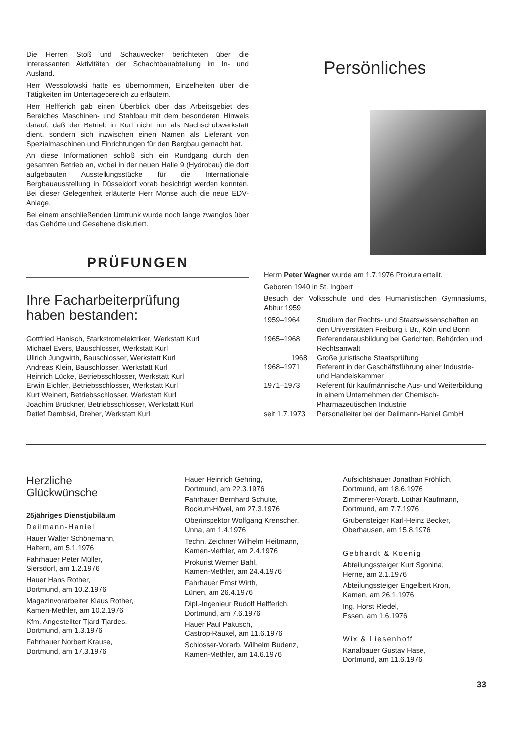Die Herren Stoß und Schauwecker berichteten über die interessanten Aktivitäten der Schachtbauabteilung im In- und Ausland.
Herr Wessolowski hatte es übernommen, Einzelheiten über die Tätigkeiten im Untertagebereich zu erläutern.
Herr Helfferich gab einen Überblick über das Arbeitsgebiet des Bereiches Maschinen- und Stahlbau mit dem besonderen Hinweis darauf, daß der Betrieb in Kurl nicht nur als Nachschubwerkstatt dient, sondern sich inzwischen einen Namen als Lieferant von Spezialmaschinen und Einrichtungen für den Bergbau gemacht hat.
An diese Informationen schloß sich ein Rundgang durch den gesamten Betrieb an, wobei in der neuen Halle 9 (Hydrobau) die dort aufgebauten Ausstellungsstücke für die Internationale Bergbauausstellung in Düsseldorf vorab besichtigt werden konnten. Bei dieser Gelegenheit erläuterte Herr Monse auch die neue EDV-Anlage.
Bei einem anschließenden Umtrunk wurde noch lange zwanglos über das Gehörte und Gesehene diskutiert.
PRÜFUNGEN
Ihre Facharbeiterprüfung
haben bestanden:
Gottfried Hanisch, Starkstromelektriker, Werkstatt Kurl
Michael Evers, Bauschlosser, Werkstatt Kurl
Ullrich Jungwirth, Bauschlosser, Werkstatt Kurl
Andreas Klein, Bauschlosser, Werkstatt Kurl
Heinrich Lücke, Betriebsschlosser, Werkstatt Kurl
Erwin Eichler, Betriebsschlosser, Werkstatt Kurl
Kurt Weinert, Betriebsschlosser, Werkstatt Kurl
Joachim Brückner, Betriebsschlosser, Werkstatt Kurl
Detlef Dembski, Dreher, Werkstatt Kurl
Persönliches
Herrn Peter Wagner wurde am 1.7.1976 Prokura erteilt.
Geboren 1940 in St. Ingbert
Besuch der Volksschule und des Humanistischen Gymnasiums, Abitur 1959
| 1959–1964 | Studium der Rechts- und Staatswissenschaften an den Universitäten Freiburg i. Br., Köln und Bonn |
| 1965–1968 | Referendarausbildung bei Gerichten, Behörden und Rechtsanwalt |
| 1968 | Große juristische Staatsprüfung |
| 1968–1971 | Referent in der Geschäftsführung einer Industrie- und Handelskammer |
| 1971–1973 | Referent für kaufmännische Aus- und Weiterbildung in einem Unternehmen der Chemisch-Pharmazeutischen Industrie |
| seit 1.7.1973 | Personalleiter bei der Deilmann-Haniel GmbH |
Herzliche
Glückwünsche
25jähriges Dienstjubiläum
Deilmann-Haniel
Hauer Walter Schönemann,
Haltern, am 5.1.1976
Fahrhauer Peter Müller,
Siersdorf, am 1.2.1976
Hauer Hans Rother,
Dortmund, am 10.2.1976
Magazinvorarbeiter Klaus Rother,
Kamen-Methler, am 10.2.1976
Kfm. Angestellter Tjard Tjardes,
Dortmund, am 1.3.1976
Fahrhauer Norbert Krause,
Dortmund, am 17.3.1976
Hauer Heinrich Gehring,
Dortmund, am 22.3.1976
Fahrhauer Bernhard Schulte,
Bockum-Hövel, am 27.3.1976
Oberinspektor Wolfgang Krenscher,
Unna, am 1.4.1976
Techn. Zeichner Wilhelm Heitmann,
Kamen-Methler, am 2.4.1976
Prokurist Werner Bahl,
Kamen-Methler, am 24.4.1976
Fahrhauer Ernst Wirth,
Lünen, am 26.4.1976
Dipl.-Ingenieur Rudolf Helfferich,
Dortmund, am 7.6.1976
Hauer Paul Pakusch,
Castrop-Rauxel, am 11.6.1976
Schlosser-Vorarb. Wilhelm Budenz,
Kamen-Methler, am 14.6.1976
Aufsichtshauer Jonathan Fröhlich,
Dortmund, am 18.6.1976
Zimmerer-Vorarb. Lothar Kaufmann,
Dortmund, am 7.7.1976
Grubensteiger Karl-Heinz Becker,
Oberhausen, am 15.8.1976
Gebhardt & Koenig
Abteilungssteiger Kurt Sgonina,
Herne, am 2.1.1976
Abteilungssteiger Engelbert Kron,
Kamen, am 26.1.1976
Ing. Horst Riedel,
Essen, am 1.6.1976
Wix & Liesenhoff
Kanalbauer Gustav Hase,
Dortmund, am 11.6.1976
33